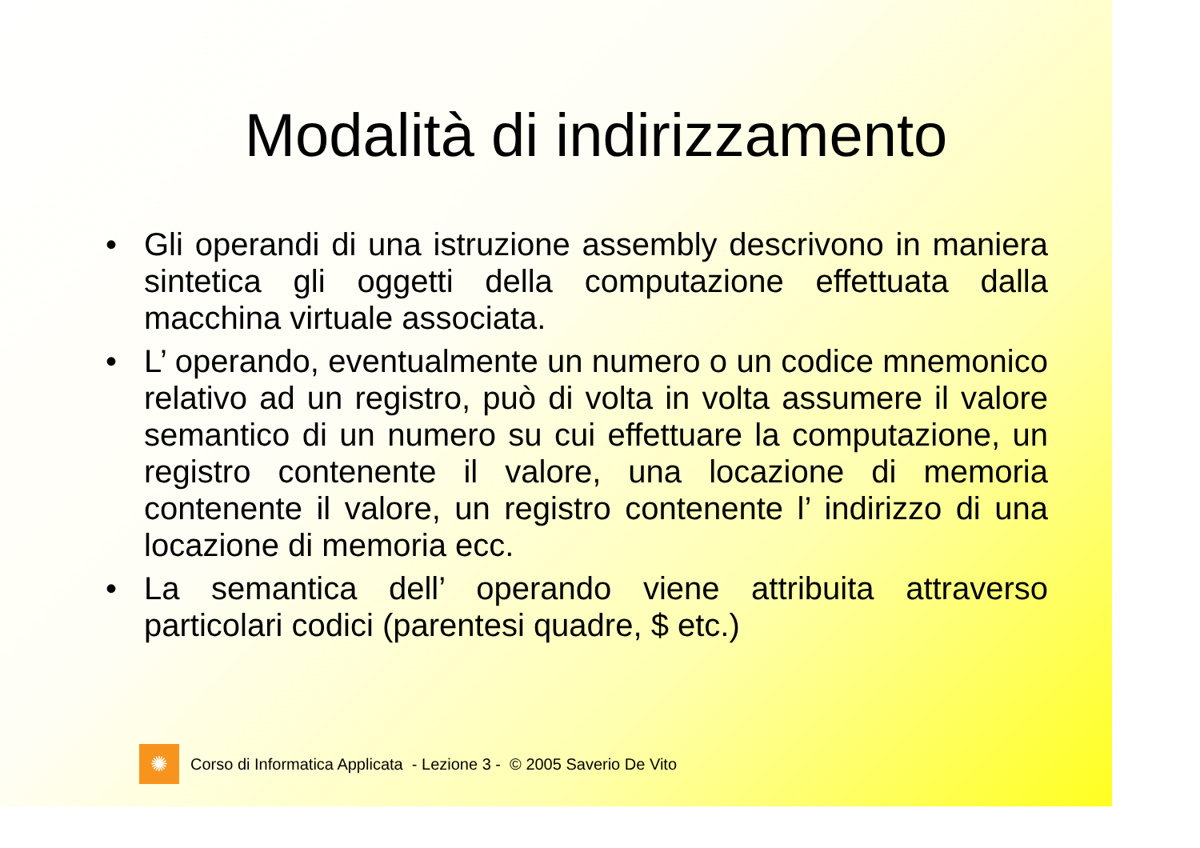Modalità di indirizzamento
• Gli operandi di una istruzione assembly descrivono in maniera sintetica gli oggetti della computazione effettuata dalla macchina virtuale associata.
• L’ operando, eventualmente un numero o un codice mnemonico relativo ad un registro, può di volta in volta assumere il valore semantico di un numero su cui effettuare la computazione, un registro contenente il valore, una locazione di memoria contenente il valore, un registro contenente l’ indirizzo di una locazione di memoria ecc.
• La semantica dell’ operando viene attribuita attraverso particolari codici (parentesi quadre, $ etc.)
✺
Corso di Informatica Applicata - Lezione 3 - © 2005 Saverio De Vito